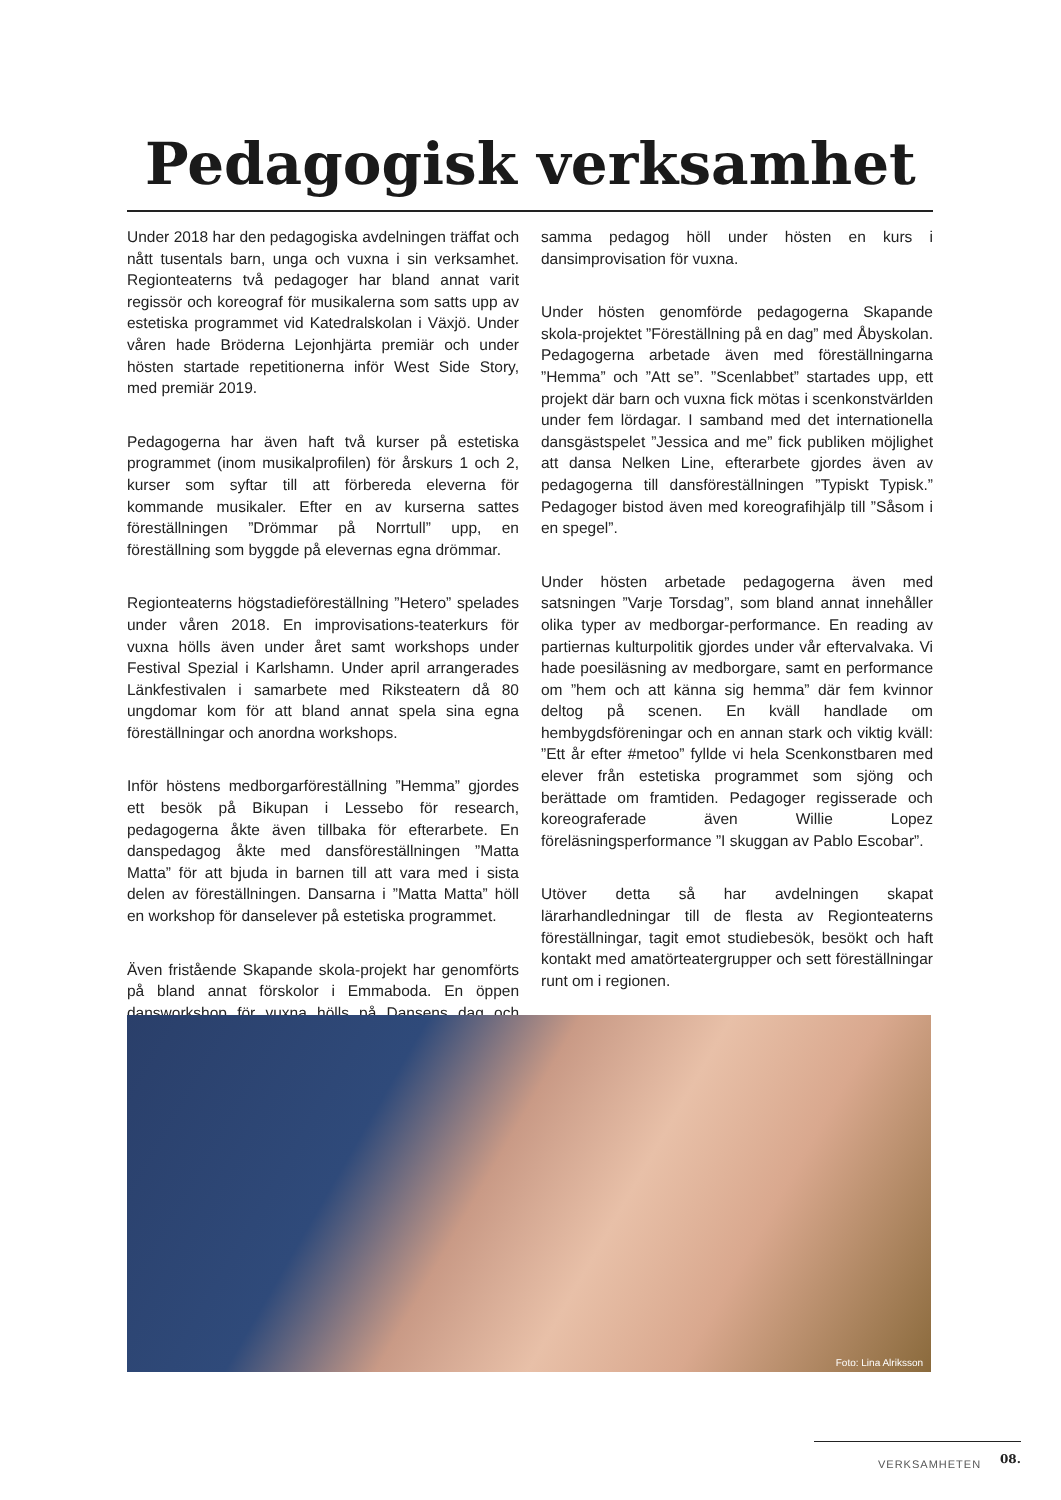Pedagogisk verksamhet
Under 2018 har den pedagogiska avdelningen träffat och nått tusentals barn, unga och vuxna i sin verksamhet. Regionteaterns två pedagoger har bland annat varit regissör och koreograf för musikalerna som satts upp av estetiska programmet vid Katedralskolan i Växjö. Under våren hade Bröderna Lejonhjärta premiär och under hösten startade repetitionerna inför West Side Story, med premiär 2019.
Pedagogerna har även haft två kurser på estetiska programmet (inom musikalprofilen) för årskurs 1 och 2, kurser som syftar till att förbereda eleverna för kommande musikaler. Efter en av kurserna sattes föreställningen ”Drömmar på Norrtull” upp, en föreställning som byggde på elevernas egna drömmar.
Regionteaterns högstadieföreställning ”Hetero” spelades under våren 2018. En improvisations-teaterkurs för vuxna hölls även under året samt workshops under Festival Spezial i Karlshamn. Under april arrangerades Länkfestivalen i samarbete med Riksteatern då 80 ungdomar kom för att bland annat spela sina egna föreställningar och anordna workshops.
Inför höstens medborgarföreställning ”Hemma” gjordes ett besök på Bikupan i Lessebo för research, pedagogerna åkte även tillbaka för efterarbete. En danspedagog åkte med dansföreställningen ”Matta Matta” för att bjuda in barnen till att vara med i sista delen av föreställningen. Dansarna i ”Matta Matta” höll en workshop för danselever på estetiska programmet.
Även fristående Skapande skola-projekt har genomförts på bland annat förskolor i Emmaboda. En öppen dansworkshop för vuxna hölls på Dansens dag och samma pedagog höll under hösten en kurs i dansimprovisation för vuxna.
Under hösten genomförde pedagogerna Skapande skola-projektet ”Föreställning på en dag” med Åbyskolan. Pedagogerna arbetade även med föreställningarna ”Hemma” och ”Att se”. ”Scenlabbet” startades upp, ett projekt där barn och vuxna fick mötas i scenkonstvärlden under fem lördagar. I samband med det internationella dansgästspelet ”Jessica and me” fick publiken möjlighet att dansa Nelken Line, efterarbete gjordes även av pedagogerna till dansföreställningen ”Typiskt Typisk.” Pedagoger bistod även med koreografihjälp till ”Såsom i en spegel”.
Under hösten arbetade pedagogerna även med satsningen ”Varje Torsdag”, som bland annat innehåller olika typer av medborgar-performance. En reading av partiernas kulturpolitik gjordes under vår eftervalvaka. Vi hade poesiläsning av medborgare, samt en performance om ”hem och att känna sig hemma” där fem kvinnor deltog på scenen. En kväll handlade om hembygdsföreningar och en annan stark och viktig kväll: ”Ett år efter #metoo” fyllde vi hela Scenkonstbaren med elever från estetiska programmet som sjöng och berättade om framtiden. Pedagoger regisserade och koreograferade även Willie Lopez föreläsningsperformance ”I skuggan av Pablo Escobar”.
Utöver detta så har avdelningen skapat lärarhandledningar till de flesta av Regionteaterns föreställningar, tagit emot studiebesök, besökt och haft kontakt med amatörteatergrupper och sett föreställningar runt om i regionen.
Foto: Lina Alriksson
VERKSAMHETEN 08.